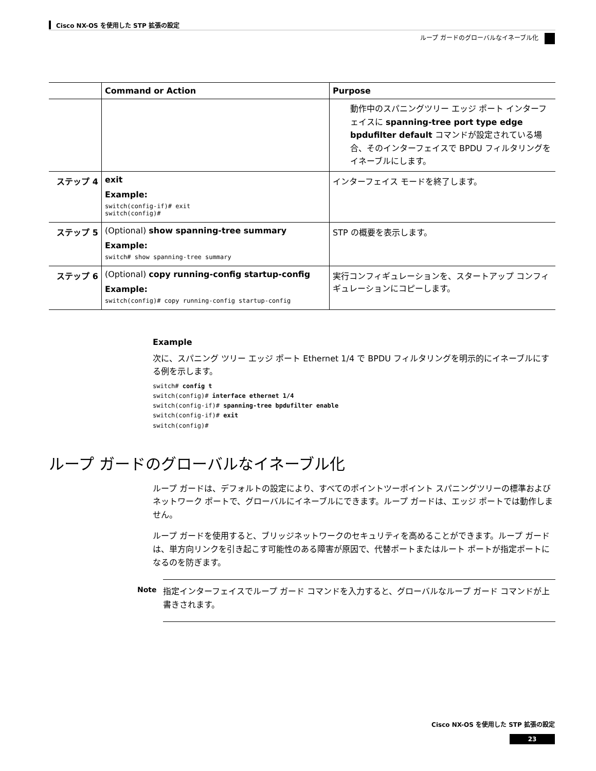Cisco NX-OS を使用した STP 拡張の設定
ループ ガードのグローバルなイネーブル化
| | Command or Action | Purpose |
| --- | --- | --- |
| | | 動作中のスパニングツリー エッジ ポート インターフェイスに spanning-tree port type edge bpdufilter default コマンドが設定されている場合、そのインターフェイスで BPDU フィルタリングをイネーブルにします。 |
| ステップ 4 | exit Example: switch(config-if)# exit switch(config)# | インターフェイス モードを終了します。 |
| ステップ 5 | (Optional) show spanning-tree summary Example: switch# show spanning-tree summary | STP の概要を表示します。 |
| ステップ 6 | (Optional) copy running-config startup-config Example: switch(config)# copy running-config startup-config | 実行コンフィギュレーションを、スタートアップ コンフィギュレーションにコピーします。 |
Example
次に、スパニング ツリー エッジ ポート Ethernet 1/4 で BPDU フィルタリングを明示的にイネーブルにする例を示します。
switch# config t
switch(config)# interface ethernet 1/4
switch(config-if)# spanning-tree bpdufilter enable
switch(config-if)# exit
switch(config)#
ループ ガードのグローバルなイネーブル化
ループ ガードは、デフォルトの設定により、すべてのポイントツーポイント スパニングツリーの標準およびネットワーク ポートで、グローバルにイネーブルにできます。ループ ガードは、エッジ ポートでは動作しません。
ループ ガードを使用すると、ブリッジネットワークのセキュリティを高めることができます。ループ ガードは、単方向リンクを引き起こす可能性のある障害が原因で、代替ポートまたはルート ポートが指定ポートになるのを防ぎます。
Note
指定インターフェイスでループ ガード コマンドを入力すると、グローバルなループ ガード コマンドが上書きされます。
Cisco NX-OS を使用した STP 拡張の設定
23